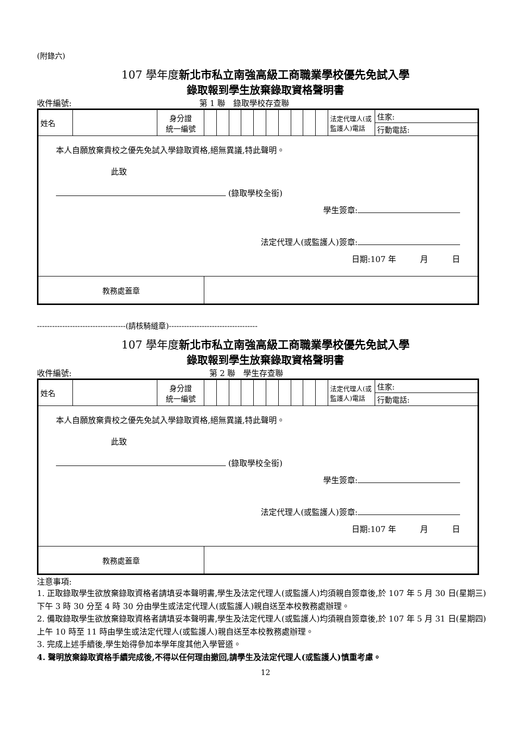(附錄六)
107 學年度新北市私立南強高級工商職業學校優先免試入學
錄取報到學生放棄錄取資格聲明書
收件編號: 第 1 聯　錄取學校存查聯
| 姓名 | | 身分證 統一編號 | | | | | | | | | | | 法定代理人(或監護人)電話 | 住家: |
| | | | | | | | | | | | | | | 行動電話: |
| 本人自願放棄貴校之優先免試入學錄取資格,絕無異議,特此聲明。 此致 (錄取學校全銜) 學生簽章: 法定代理人(或監護人)簽章: 日期:107 年 月 日 | | | | | | | | | | | | | | |
| 教務處蓋章 | | | | | | | | | | | | | | |
-----------------------------------(請核騎縫章)-----------------------------------
107 學年度新北市私立南強高級工商職業學校優先免試入學
錄取報到學生放棄錄取資格聲明書
收件編號: 第 2 聯　學生存查聯
| 姓名 | | 身分證 統一編號 | | | | | | | | | | | 法定代理人(或監護人)電話 | 住家: |
| | | | | | | | | | | | | | | 行動電話: |
| 本人自願放棄貴校之優先免試入學錄取資格,絕無異議,特此聲明。 此致 (錄取學校全銜) 學生簽章: 法定代理人(或監護人)簽章: 日期:107 年 月 日 | | | | | | | | | | | | | | |
| 教務處蓋章 | | | | | | | | | | | | | | |
注意事項:
1. 正取錄取學生欲放棄錄取資格者請填妥本聲明書,學生及法定代理人(或監護人)均須親自簽章後,於 107 年 5 月 30 日(星期三)下午 3 時 30 分至 4 時 30 分由學生或法定代理人(或監護人)親自送至本校教務處辦理。
2. 備取錄取學生欲放棄錄取資格者請填妥本聲明書,學生及法定代理人(或監護人)均須親自簽章後,於 107 年 5 月 31 日(星期四) 上午 10 時至 11 時由學生或法定代理人(或監護人)親自送至本校教務處辦理。
3. 完成上述手續後,學生始得參加本學年度其他入學管道。
4. 聲明放棄錄取資格手續完成後,不得以任何理由撤回,請學生及法定代理人(或監護人)慎重考慮。
12